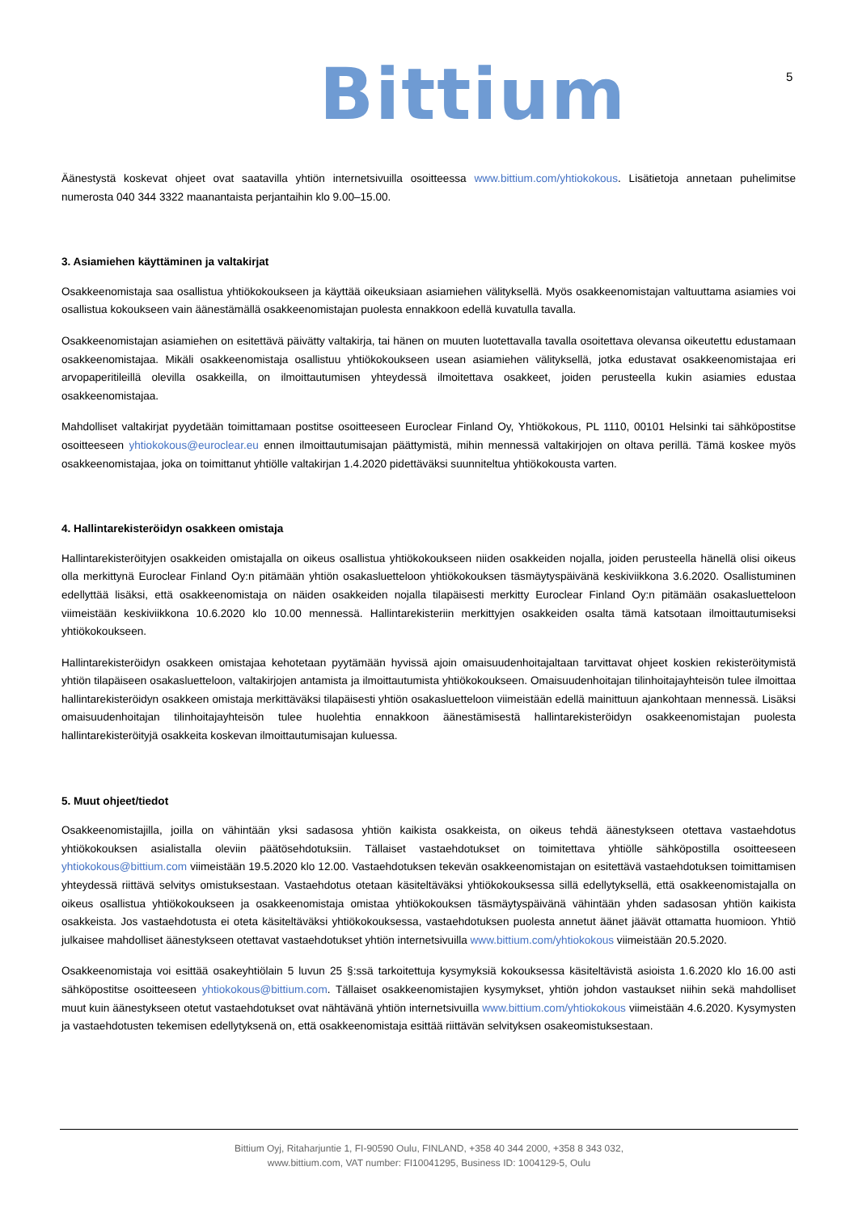Bittium 5
Äänestystä koskevat ohjeet ovat saatavilla yhtiön internetsivuilla osoitteessa www.bittium.com/yhtiokokous. Lisätietoja annetaan puhelimitse numerosta 040 344 3322 maanantaista perjantaihin klo 9.00–15.00.
3. Asiamiehen käyttäminen ja valtakirjat
Osakkeenomistaja saa osallistua yhtiökokoukseen ja käyttää oikeuksiaan asiamiehen välityksellä. Myös osakkeenomistajan valtuuttama asiamies voi osallistua kokoukseen vain äänestämällä osakkeenomistajan puolesta ennakkoon edellä kuvatulla tavalla.
Osakkeenomistajan asiamiehen on esitettävä päivätty valtakirja, tai hänen on muuten luotettavalla tavalla osoitettava olevansa oikeutettu edustamaan osakkeenomistajaa. Mikäli osakkeenomistaja osallistuu yhtiökokoukseen usean asiamiehen välityksellä, jotka edustavat osakkeenomistajaa eri arvopaperitileillä olevilla osakkeilla, on ilmoittautumisen yhteydessä ilmoitettava osakkeet, joiden perusteella kukin asiamies edustaa osakkeenomistajaa.
Mahdolliset valtakirjat pyydetään toimittamaan postitse osoitteeseen Euroclear Finland Oy, Yhtiökokous, PL 1110, 00101 Helsinki tai sähköpostitse osoitteeseen yhtiokokous@euroclear.eu ennen ilmoittautumisajan päättymistä, mihin mennessä valtakirjojen on oltava perillä. Tämä koskee myös osakkeenomistajaa, joka on toimittanut yhtiölle valtakirjan 1.4.2020 pidettäväksi suunniteltua yhtiökokousta varten.
4. Hallintarekisteröidyn osakkeen omistaja
Hallintarekisteröityjen osakkeiden omistajalla on oikeus osallistua yhtiökokoukseen niiden osakkeiden nojalla, joiden perusteella hänellä olisi oikeus olla merkittynä Euroclear Finland Oy:n pitämään yhtiön osakasluetteloon yhtiökokouksen täsmäytyspäivänä keskiviikkona 3.6.2020. Osallistuminen edellyttää lisäksi, että osakkeenomistaja on näiden osakkeiden nojalla tilapäisesti merkitty Euroclear Finland Oy:n pitämään osakasluetteloon viimeistään keskiviikkona 10.6.2020 klo 10.00 mennessä. Hallintarekisteriin merkittyjen osakkeiden osalta tämä katsotaan ilmoittautumiseksi yhtiökokoukseen.
Hallintarekisteröidyn osakkeen omistajaa kehotetaan pyytämään hyvissä ajoin omaisuudenhoitajaltaan tarvittavat ohjeet koskien rekisteröitymistä yhtiön tilapäiseen osakasluetteloon, valtakirjojen antamista ja ilmoittautumista yhtiökokoukseen. Omaisuudenhoitajan tilinhoitajayhteisön tulee ilmoittaa hallintarekisteröidyn osakkeen omistaja merkittäväksi tilapäisesti yhtiön osakasluetteloon viimeistään edellä mainittuun ajankohtaan mennessä. Lisäksi omaisuudenhoitajan tilinhoitajayhteisön tulee huolehtia ennakkoon äänestämisestä hallintarekisteröidyn osakkeenomistajan puolesta hallintarekisteröityjä osakkeita koskevan ilmoittautumisajan kuluessa.
5. Muut ohjeet/tiedot
Osakkeenomistajilla, joilla on vähintään yksi sadasosa yhtiön kaikista osakkeista, on oikeus tehdä äänestykseen otettava vastaehdotus yhtiökokouksen asialistalla oleviin päätösehdotuksiin. Tällaiset vastaehdotukset on toimitettava yhtiölle sähköpostilla osoitteeseen yhtiokokous@bittium.com viimeistään 19.5.2020 klo 12.00. Vastaehdotuksen tekevän osakkeenomistajan on esitettävä vastaehdotuksen toimittamisen yhteydessä riittävä selvitys omistuksestaan. Vastaehdotus otetaan käsiteltäväksi yhtiökokouksessa sillä edellytyksellä, että osakkeenomistajalla on oikeus osallistua yhtiökokoukseen ja osakkeenomistaja omistaa yhtiökokouksen täsmäytyspäivänä vähintään yhden sadasosan yhtiön kaikista osakkeista. Jos vastaehdotusta ei oteta käsiteltäväksi yhtiökokouksessa, vastaehdotuksen puolesta annetut äänet jäävät ottamatta huomioon. Yhtiö julkaisee mahdolliset äänestykseen otettavat vastaehdotukset yhtiön internetsivuilla www.bittium.com/yhtiokokous viimeistään 20.5.2020.
Osakkeenomistaja voi esittää osakeyhtiölain 5 luvun 25 §:ssä tarkoitettuja kysymyksiä kokouksessa käsiteltävistä asioista 1.6.2020 klo 16.00 asti sähköpostitse osoitteeseen yhtiokokous@bittium.com. Tällaiset osakkeenomistajien kysymykset, yhtiön johdon vastaukset niihin sekä mahdolliset muut kuin äänestykseen otetut vastaehdotukset ovat nähtävänä yhtiön internetsivuilla www.bittium.com/yhtiokokous viimeistään 4.6.2020. Kysymysten ja vastaehdotusten tekemisen edellytyksenä on, että osakkeenomistaja esittää riittävän selvityksen osakeomistuksestaan.
Bittium Oyj, Ritaharjuntie 1, FI-90590 Oulu, FINLAND, +358 40 344 2000, +358 8 343 032,
www.bittium.com, VAT number: FI10041295, Business ID: 1004129-5, Oulu